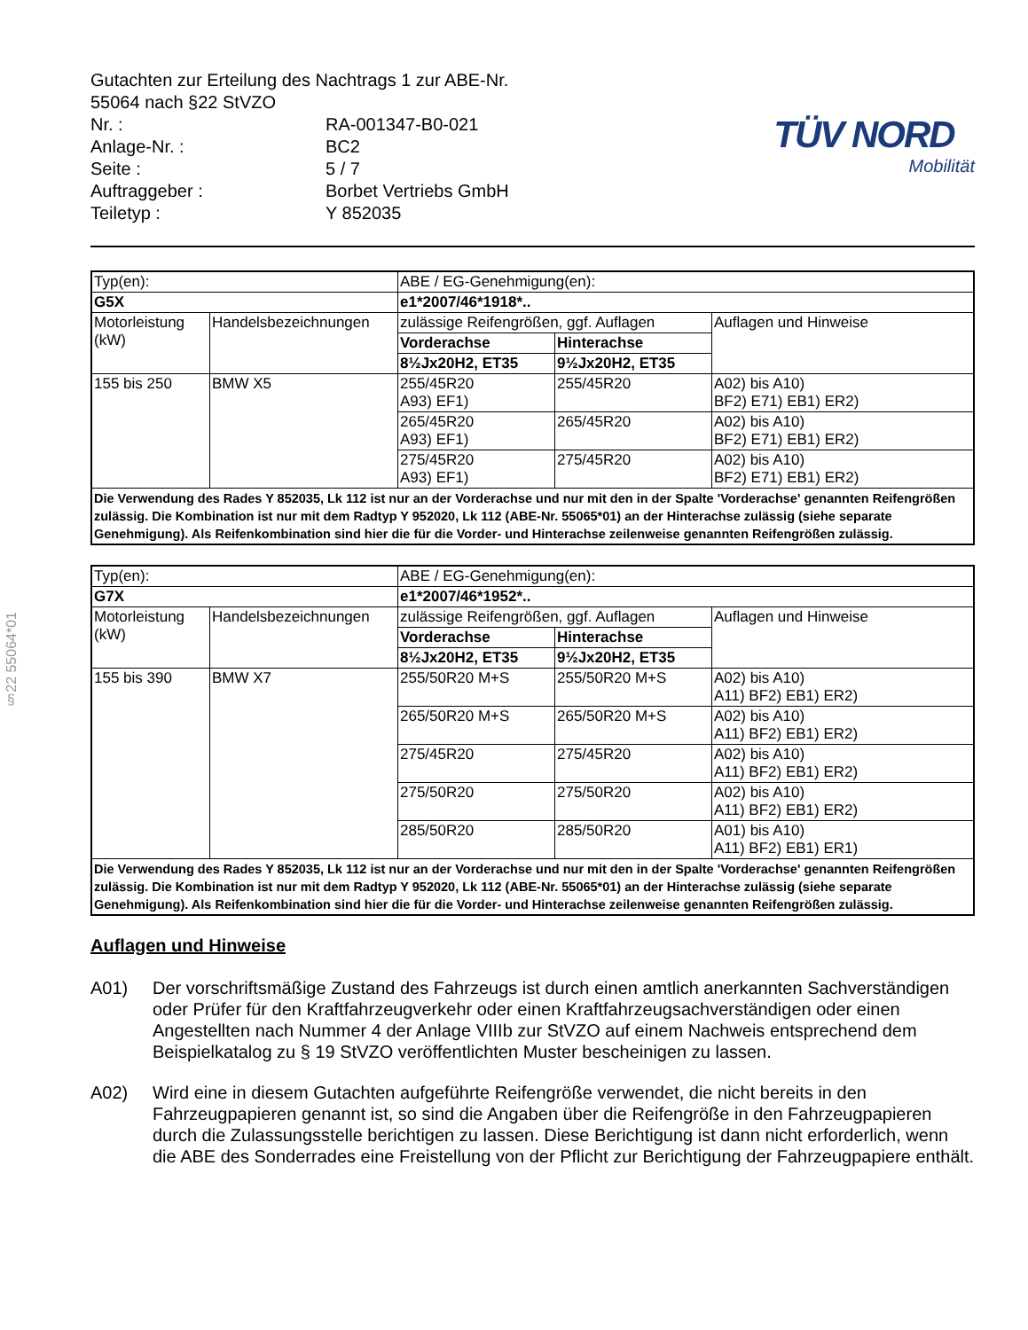§22 55064*01
| Gutachten zur Erteilung des Nachtrags 1 zur ABE-Nr. 55064 nach §22 StVZO | |
| Nr. : | RA-001347-B0-021 |
| Anlage-Nr. : | BC2 |
| Seite : | 5 / 7 |
| Auftraggeber : | Borbet Vertriebs GmbH |
| Teiletyp : | Y 852035 |
TÜV NORD
Mobilität
| Typ(en): | | ABE / EG-Genehmigung(en): | | |
| G5X | | e1*2007/46*1918*.. | | |
| Motorleistung (kW) | Handelsbezeichnungen | zulässige Reifengrößen, ggf. Auflagen | | Auflagen und Hinweise |
| | | Vorderachse | Hinterachse | |
| | | 8½Jx20H2, ET35 | 9½Jx20H2, ET35 | |
| 155 bis 250 | BMW X5 | 255/45R20 A93) EF1) | 255/45R20 | A02) bis A10) BF2) E71) EB1) ER2) |
| | | 265/45R20 A93) EF1) | 265/45R20 | A02) bis A10) BF2) E71) EB1) ER2) |
| | | 275/45R20 A93) EF1) | 275/45R20 | A02) bis A10) BF2) E71) EB1) ER2) |
| Die Verwendung des Rades Y 852035, Lk 112 ist nur an der Vorderachse und nur mit den in der Spalte 'Vorderachse' genannten Reifengrößen zulässig. Die Kombination ist nur mit dem Radtyp Y 952020, Lk 112 (ABE-Nr. 55065*01) an der Hinterachse zulässig (siehe separate Genehmigung). Als Reifenkombination sind hier die für die Vorder- und Hinterachse zeilenweise genannten Reifengrößen zulässig. | | | | |
| Typ(en): | | ABE / EG-Genehmigung(en): | | |
| G7X | | e1*2007/46*1952*.. | | |
| Motorleistung (kW) | Handelsbezeichnungen | zulässige Reifengrößen, ggf. Auflagen | | Auflagen und Hinweise |
| | | Vorderachse | Hinterachse | |
| | | 8½Jx20H2, ET35 | 9½Jx20H2, ET35 | |
| 155 bis 390 | BMW X7 | 255/50R20 M+S | 255/50R20 M+S | A02) bis A10) A11) BF2) EB1) ER2) |
| | | 265/50R20 M+S | 265/50R20 M+S | A02) bis A10) A11) BF2) EB1) ER2) |
| | | 275/45R20 | 275/45R20 | A02) bis A10) A11) BF2) EB1) ER2) |
| | | 275/50R20 | 275/50R20 | A02) bis A10) A11) BF2) EB1) ER2) |
| | | 285/50R20 | 285/50R20 | A01) bis A10) A11) BF2) EB1) ER1) |
| Die Verwendung des Rades Y 852035, Lk 112 ist nur an der Vorderachse und nur mit den in der Spalte 'Vorderachse' genannten Reifengrößen zulässig. Die Kombination ist nur mit dem Radtyp Y 952020, Lk 112 (ABE-Nr. 55065*01) an der Hinterachse zulässig (siehe separate Genehmigung). Als Reifenkombination sind hier die für die Vorder- und Hinterachse zeilenweise genannten Reifengrößen zulässig. | | | | |
Auflagen und Hinweise
A01) Der vorschriftsmäßige Zustand des Fahrzeugs ist durch einen amtlich anerkannten Sachverständigen oder Prüfer für den Kraftfahrzeugverkehr oder einen Kraftfahrzeugsachverständigen oder einen Angestellten nach Nummer 4 der Anlage VIIIb zur StVZO auf einem Nachweis entsprechend dem Beispielkatalog zu § 19 StVZO veröffentlichten Muster bescheinigen zu lassen.
A02) Wird eine in diesem Gutachten aufgeführte Reifengröße verwendet, die nicht bereits in den Fahrzeugpapieren genannt ist, so sind die Angaben über die Reifengröße in den Fahrzeugpapieren durch die Zulassungsstelle berichtigen zu lassen. Diese Berichtigung ist dann nicht erforderlich, wenn die ABE des Sonderrades eine Freistellung von der Pflicht zur Berichtigung der Fahrzeugpapiere enthält.